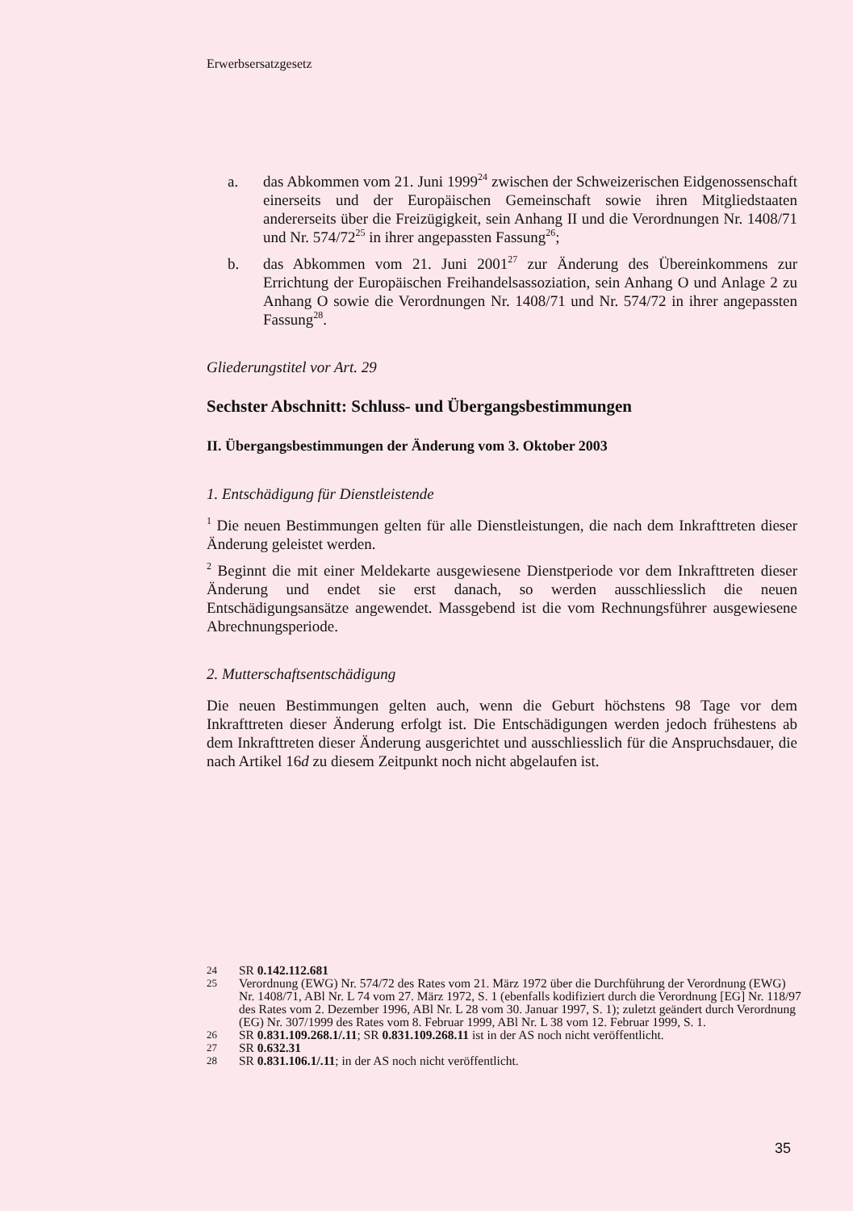Erwerbsersatzgesetz
a. das Abkommen vom 21. Juni 1999<sup>24</sup> zwischen der Schweizerischen Eidgenossenschaft einerseits und der Europäischen Gemeinschaft sowie ihren Mitgliedstaaten andererseits über die Freizügigkeit, sein Anhang II und die Verordnungen Nr. 1408/71 und Nr. 574/72<sup>25</sup> in ihrer angepassten Fassung<sup>26</sup>;
b. das Abkommen vom 21. Juni 2001<sup>27</sup> zur Änderung des Übereinkommens zur Errichtung der Europäischen Freihandelsassoziation, sein Anhang O und Anlage 2 zu Anhang O sowie die Verordnungen Nr. 1408/71 und Nr. 574/72 in ihrer angepassten Fassung<sup>28</sup>.
Gliederungstitel vor Art. 29
Sechster Abschnitt: Schluss- und Übergangsbestimmungen
II. Übergangsbestimmungen der Änderung vom 3. Oktober 2003
1. Entschädigung für Dienstleistende
<sup>1</sup> Die neuen Bestimmungen gelten für alle Dienstleistungen, die nach dem Inkrafttreten dieser Änderung geleistet werden.
<sup>2</sup> Beginnt die mit einer Meldekarte ausgewiesene Dienstperiode vor dem Inkrafttreten dieser Änderung und endet sie erst danach, so werden ausschliesslich die neuen Entschädigungsansätze angewendet. Massgebend ist die vom Rechnungsführer ausgewiesene Abrechnungsperiode.
2. Mutterschaftsentschädigung
Die neuen Bestimmungen gelten auch, wenn die Geburt höchstens 98 Tage vor dem Inkrafttreten dieser Änderung erfolgt ist. Die Entschädigungen werden jedoch frühestens ab dem Inkrafttreten dieser Änderung ausgerichtet und ausschliesslich für die Anspruchsdauer, die nach Artikel 16d zu diesem Zeitpunkt noch nicht abgelaufen ist.
24 SR 0.142.112.681
25 Verordnung (EWG) Nr. 574/72 des Rates vom 21. März 1972 über die Durchführung der Verordnung (EWG) Nr. 1408/71, ABl Nr. L 74 vom 27. März 1972, S. 1 (ebenfalls kodifiziert durch die Verordnung [EG] Nr. 118/97 des Rates vom 2. Dezember 1996, ABl Nr. L 28 vom 30. Januar 1997, S. 1); zuletzt geändert durch Verordnung (EG) Nr. 307/1999 des Rates vom 8. Februar 1999, ABl Nr. L 38 vom 12. Februar 1999, S. 1.
26 SR 0.831.109.268.1/.11; SR 0.831.109.268.11 ist in der AS noch nicht veröffentlicht.
27 SR 0.632.31
28 SR 0.831.106.1/.11; in der AS noch nicht veröffentlicht.
35